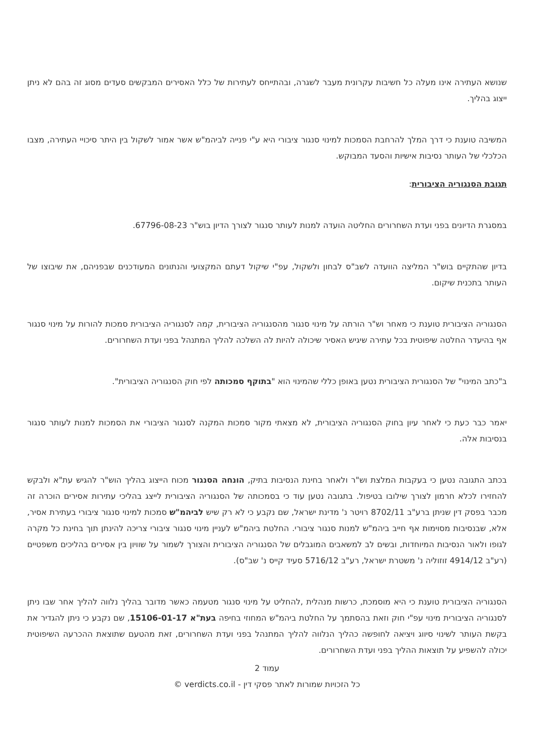שנושא העתירה אינו מעלה כל חשיבות עקרונית מעבר לשגרה, ובהתייחס לעתירות של כלל האסירים המבקשים סעדים מסוג זה בהם לא ניתן ייצוג בהליך.
המשיבה טוענת כי דרך המלך להרחבת הסמכות למינוי סנגור ציבורי היא ע"י פנייה לביהמ"ש אשר אמור לשקול בין היתר סיכויי העתירה, מצבו הכלכלי של העותר נסיבות אישיות והסעד המבוקש.
תגובת הסנגוריה הציבורית:
במסגרת הדיונים בפני ועדת השחרורים החליטה הועדה למנות לעותר סנגור לצורך הדיון בוש"ר 67796-08-23.
בדיון שהתקיים בוש"ר המליצה הוועדה לשב"ס לבחון ולשקול, עפ"י שיקול דעתם המקצועי והנתונים המעודכנים שבפניהם, את שיבוצו של העותר בתכנית שיקום.
הסנגוריה הציבורית טוענת כי מאחר וש"ר הורתה על מינוי סנגור מהסנגוריה הציבורית, קמה לסנגוריה הציבורית סמכות להורות על מינוי סנגור אף בהיעדר החלטה שיפוטית בכל עתירה שיגיש האסיר שיכולה להיות לה השלכה להליך המתנהל בפני ועדת השחרורים.
ב"כתב המינוי" של הסנגורית הציבורית נטען באופן כללי שהמינוי הוא "בתוקף סמכותה לפי חוק הסנגוריה הציבורית".
יאמר כבר כעת כי לאחר עיון בחוק הסנגוריה הציבורית, לא מצאתי מקור סמכות המקנה לסנגור הציבורי את הסמכות למנות לעותר סנגור בנסיבות אלה.
בכתב התגובה נטען כי בעקבות המלצת וש"ר ולאחר בחינת הנסיבות בתיק, הונחה הסנגור מכוח הייצוג בהליך הוש"ר להגיש עת"א ולבקש להחזירו לכלא חרמון לצורך שילובו בטיפול. בתגובה נטען עוד כי בסמכותה של הסנגוריה הציבורית לייצג בהליכי עתירות אסירים הוכרה זה מכבר בפסק דין שניתן ברע"ב 8702/11 רויטר נ' מדינת ישראל, שם נקבע כי לא רק שיש לביהמ"ש סמכות למינוי סנגור ציבורי בעתירת אסיר, אלא, שבנסיבות מסוימות אף חייב ביהמ"ש למנות סנגור ציבורי. החלטת ביהמ"ש לעניין מינוי סנגור ציבורי צריכה להינתן תוך בחינת כל מקרה לגופו ולאור הנסיבות המיוחדות, ובשים לב למשאבים המוגבלים של הסנגוריה הציבורית והצורך לשמור על שוויון בין אסירים בהליכים משפטיים (רע"ב 4914/12 זוזוליה נ' משטרת ישראל, רע"ב 5716/12 סעיד קייס נ' שב"ס).
הסנגוריה הציבורית טוענת כי היא מוסמכת, כרשות מנהלית ,להחליט על מינוי סנגור מטעמה כאשר מדובר בהליך נלווה להליך אחר שבו ניתן לסנגוריה הציבורית מינוי עפ"י חוק וזאת בהסתמך על החלטת ביהמ"ש המחוזי בחיפה בעת"א 15106-01-17, שם נקבע כי ניתן להגדיר את בקשת העותר לשינוי סיווג ויציאה לחופשה כהליך הנלווה להליך המתנהל בפני ועדת השחרורים, זאת מהטעם שתוצאת ההכרעה השיפוטית יכולה להשפיע על תוצאות ההליך בפני ועדת השחרורים.
עמוד 2
כל הזכויות שמורות לאתר פסקי דין - verdicts.co.il ©